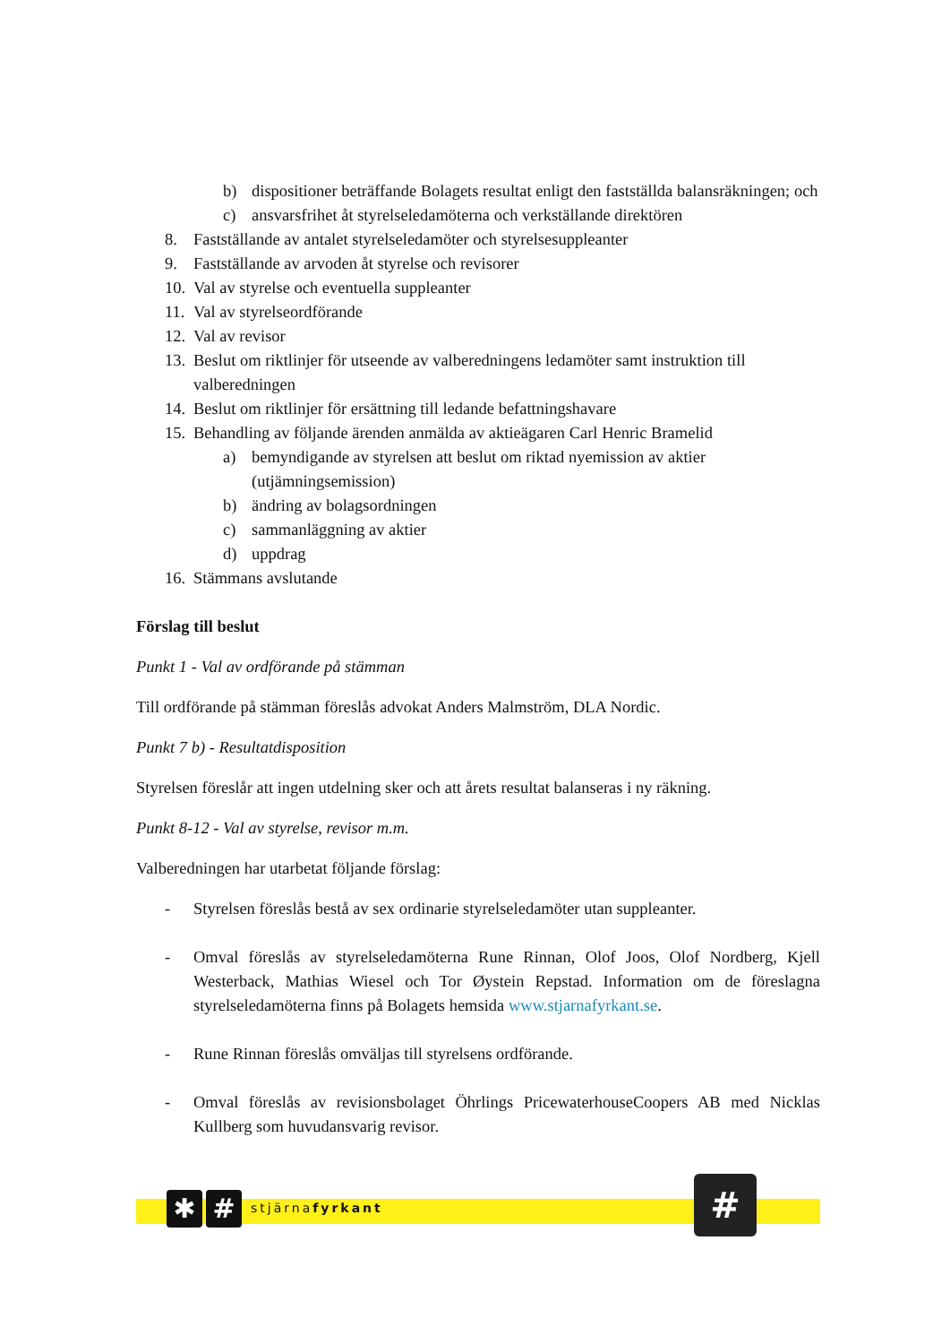b) dispositioner beträffande Bolagets resultat enligt den fastställda balansräkningen; och
c) ansvarsfrihet åt styrelseledamöterna och verkställande direktören
8. Fastställande av antalet styrelseledamöter och styrelsesuppleanter
9. Fastställande av arvoden åt styrelse och revisorer
10. Val av styrelse och eventuella suppleanter
11. Val av styrelseordförande
12. Val av revisor
13. Beslut om riktlinjer för utseende av valberedningens ledamöter samt instruktion till valberedningen
14. Beslut om riktlinjer för ersättning till ledande befattningshavare
15. Behandling av följande ärenden anmälda av aktieägaren Carl Henric Bramelid
a) bemyndigande av styrelsen att beslut om riktad nyemission av aktier (utjämningsemission)
b) ändring av bolagsordningen
c) sammanläggning av aktier
d) uppdrag
16. Stämmans avslutande
Förslag till beslut
Punkt 1 - Val av ordförande på stämman
Till ordförande på stämman föreslås advokat Anders Malmström, DLA Nordic.
Punkt 7 b) - Resultatdisposition
Styrelsen föreslår att ingen utdelning sker och att årets resultat balanseras i ny räkning.
Punkt 8-12 - Val av styrelse, revisor m.m.
Valberedningen har utarbetat följande förslag:
- Styrelsen föreslås bestå av sex ordinarie styrelseledamöter utan suppleanter.
- Omval föreslås av styrelseledamöterna Rune Rinnan, Olof Joos, Olof Nordberg, Kjell Westerback, Mathias Wiesel och Tor Øystein Repstad. Information om de föreslagna styrelseledamöterna finns på Bolagets hemsida www.stjarnafyrkant.se.
- Rune Rinnan föreslås omväljas till styrelsens ordförande.
- Omval föreslås av revisionsbolaget Öhrlings PricewaterhouseCoopers AB med Nicklas Kullberg som huvudansvarig revisor.
✱ # stjärnafyrkant #